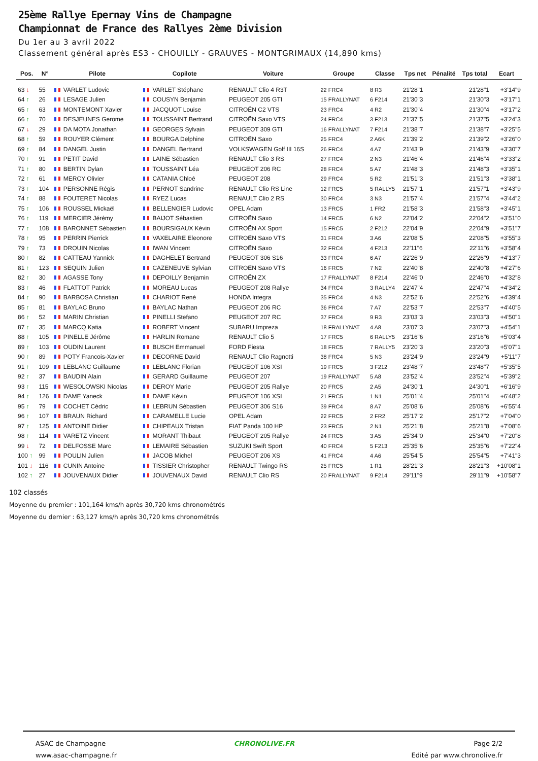25ème Rallye Epernay Vins de Champagne
Championnat de France des Rallyes 2ème Division
Du 1er au 3 avril 2022
Classement général après ES3 - CHOUILLY - GRAUVES - MONTGRIMAUX (14,890 kms)
| Pos. | N° | Pilote | Copilote | Voiture | Groupe | Classe | Tps net | Pénalité | Tps total | Ecart |
| --- | --- | --- | --- | --- | --- | --- | --- | --- | --- | --- |
| 63 ↓ | 55 | VARLET Ludovic | VARLET Stéphane | RENAULT Clio 4 R3T | 22 FRC4 | 8 R3 | 21'28"1 | | 21'28"1 | +3'14"9 |
| 64 ↑ | 26 | LESAGE Julien | COUSYN Benjamin | PEUGEOT 205 GTI | 15 FRALLYNAT | 6 F214 | 21'30"3 | | 21'30"3 | +3'17"1 |
| 65 ↑ | 63 | MONTEMONT Xavier | JACQUOT Louise | CITROËN C2 VTS | 23 FRC4 | 4 R2 | 21'30"4 | | 21'30"4 | +3'17"2 |
| 66 ↑ | 70 | DESJEUNES Gerome | TOUSSAINT Bertrand | CITROËN Saxo VTS | 24 FRC4 | 3 F213 | 21'37"5 | | 21'37"5 | +3'24"3 |
| 67 ↓ | 29 | DA MOTA Jonathan | GEORGES Sylvain | PEUGEOT 309 GTI | 16 FRALLYNAT | 7 F214 | 21'38"7 | | 21'38"7 | +3'25"5 |
| 68 ↑ | 59 | ROUYER Clément | BOURGA Delphine | CITROËN Saxo | 25 FRC4 | 2 A6K | 21'39"2 | | 21'39"2 | +3'26"0 |
| 69 ↑ | 84 | DANGEL Justin | DANGEL Bertrand | VOLKSWAGEN Golf III 16S | 26 FRC4 | 4 A7 | 21'43"9 | | 21'43"9 | +3'30"7 |
| 70 ↑ | 91 | PETIT David | LAINE Sébastien | RENAULT Clio 3 RS | 27 FRC4 | 2 N3 | 21'46"4 | | 21'46"4 | +3'33"2 |
| 71 ↑ | 80 | BERTIN Dylan | TOUSSAINT Léa | PEUGEOT 206 RC | 28 FRC4 | 5 A7 | 21'48"3 | | 21'48"3 | +3'35"1 |
| 72 ↑ | 61 | MERCY Olivier | CATANIA Chloé | PEUGEOT 208 | 29 FRC4 | 5 R2 | 21'51"3 | | 21'51"3 | +3'38"1 |
| 73 ↑ | 104 | PERSONNE Régis | PERNOT Sandrine | RENAULT Clio RS Line | 12 FRC5 | 5 RALLY5 | 21'57"1 | | 21'57"1 | +3'43"9 |
| 74 ↑ | 88 | FOUTERET Nicolas | RYEZ Lucas | RENAULT Clio 2 RS | 30 FRC4 | 3 N3 | 21'57"4 | | 21'57"4 | +3'44"2 |
| 75 ↑ | 106 | ROUSSEL Mickaël | BELLENGIER Ludovic | OPEL Adam | 13 FRC5 | 1 FR2 | 21'58"3 | | 21'58"3 | +3'45"1 |
| 76 ↑ | 119 | MERCIER Jérémy | BAIJOT Sébastien | CITROËN Saxo | 14 FRC5 | 6 N2 | 22'04"2 | | 22'04"2 | +3'51"0 |
| 77 ↑ | 108 | BARONNET Sébastien | BOURSIGAUX Kévin | CITROËN AX Sport | 15 FRC5 | 2 F212 | 22'04"9 | | 22'04"9 | +3'51"7 |
| 78 ↑ | 95 | PERRIN Pierrick | VAXELAIRE Eleonore | CITROËN Saxo VTS | 31 FRC4 | 3 A6 | 22'08"5 | | 22'08"5 | +3'55"3 |
| 79 ↑ | 73 | DROUIN Nicolas | IWAN Vincent | CITROËN Saxo | 32 FRC4 | 4 F213 | 22'11"6 | | 22'11"6 | +3'58"4 |
| 80 ↑ | 82 | CATTEAU Yannick | DAGHELET Bertrand | PEUGEOT 306 S16 | 33 FRC4 | 6 A7 | 22'26"9 | | 22'26"9 | +4'13"7 |
| 81 ↑ | 123 | SEQUIN Julien | CAZENEUVE Sylvian | CITROËN Saxo VTS | 16 FRC5 | 7 N2 | 22'40"8 | | 22'40"8 | +4'27"6 |
| 82 ↑ | 30 | AGASSE Tony | DEPOILLY Benjamin | CITROËN ZX | 17 FRALLYNAT | 8 F214 | 22'46"0 | | 22'46"0 | +4'32"8 |
| 83 ↑ | 46 | FLATTOT Patrick | MOREAU Lucas | PEUGEOT 208 Rallye | 34 FRC4 | 3 RALLY4 | 22'47"4 | | 22'47"4 | +4'34"2 |
| 84 ↑ | 90 | BARBOSA Christian | CHARIOT René | HONDA Integra | 35 FRC4 | 4 N3 | 22'52"6 | | 22'52"6 | +4'39"4 |
| 85 ↑ | 81 | BAYLAC Bruno | BAYLAC Nathan | PEUGEOT 206 RC | 36 FRC4 | 7 A7 | 22'53"7 | | 22'53"7 | +4'40"5 |
| 86 ↑ | 52 | MARIN Christian | PINELLI Stefano | PEUGEOT 207 RC | 37 FRC4 | 9 R3 | 23'03"3 | | 23'03"3 | +4'50"1 |
| 87 ↑ | 35 | MARCQ Katia | ROBERT Vincent | SUBARU Impreza | 18 FRALLYNAT | 4 A8 | 23'07"3 | | 23'07"3 | +4'54"1 |
| 88 ↑ | 105 | PINELLE Jérôme | HARLIN Romane | RENAULT Clio 5 | 17 FRC5 | 6 RALLY5 | 23'16"6 | | 23'16"6 | +5'03"4 |
| 89 ↑ | 103 | OUDIN Laurent | BUSCH Emmanuel | FORD Fiesta | 18 FRC5 | 7 RALLY5 | 23'20"3 | | 23'20"3 | +5'07"1 |
| 90 ↑ | 89 | POTY Francois-Xavier | DECORNE David | RENAULT Clio Ragnotti | 38 FRC4 | 5 N3 | 23'24"9 | | 23'24"9 | +5'11"7 |
| 91 ↑ | 109 | LEBLANC Guillaume | LEBLANC Florian | PEUGEOT 106 XSI | 19 FRC5 | 3 F212 | 23'48"7 | | 23'48"7 | +5'35"5 |
| 92 ↑ | 37 | BAUDIN Alain | GERARD Guillaume | PEUGEOT 207 | 19 FRALLYNAT | 5 A8 | 23'52"4 | | 23'52"4 | +5'39"2 |
| 93 ↑ | 115 | WESOLOWSKI Nicolas | DEROY Marie | PEUGEOT 205 Rallye | 20 FRC5 | 2 A5 | 24'30"1 | | 24'30"1 | +6'16"9 |
| 94 ↑ | 126 | DAME Yaneck | DAME Kévin | PEUGEOT 106 XSI | 21 FRC5 | 1 N1 | 25'01"4 | | 25'01"4 | +6'48"2 |
| 95 ↑ | 79 | COCHET Cédric | LEBRUN Sébastien | PEUGEOT 306 S16 | 39 FRC4 | 8 A7 | 25'08"6 | | 25'08"6 | +6'55"4 |
| 96 ↑ | 107 | BRAUN Richard | CARAMELLE Lucie | OPEL Adam | 22 FRC5 | 2 FR2 | 25'17"2 | | 25'17"2 | +7'04"0 |
| 97 ↑ | 125 | ANTOINE Didier | CHIPEAUX Tristan | FIAT Panda 100 HP | 23 FRC5 | 2 N1 | 25'21"8 | | 25'21"8 | +7'08"6 |
| 98 ↑ | 114 | VARETZ Vincent | MORANT Thibaut | PEUGEOT 205 Rallye | 24 FRC5 | 3 A5 | 25'34"0 | | 25'34"0 | +7'20"8 |
| 99 ↓ | 72 | DELFOSSE Marc | LEMAIRE Sébastien | SUZUKI Swift Sport | 40 FRC4 | 5 F213 | 25'35"6 | | 25'35"6 | +7'22"4 |
| 100 ↑ | 99 | POULIN Julien | JACOB Michel | PEUGEOT 206 XS | 41 FRC4 | 4 A6 | 25'54"5 | | 25'54"5 | +7'41"3 |
| 101 ↓ | 116 | CUNIN Antoine | TISSIER Christopher | RENAULT Twingo RS | 25 FRC5 | 1 R1 | 28'21"3 | | 28'21"3 | +10'08"1 |
| 102 ↑ | 27 | JOUVENAUX Didier | JOUVENAUX David | RENAULT Clio RS | 20 FRALLYNAT | 9 F214 | 29'11"9 | | 29'11"9 | +10'58"7 |
102 classés
Moyenne du premier : 101,164 kms/h après 30,720 kms chronométrés
Moyenne du dernier : 63,127 kms/h après 30,720 kms chronométrés
ASAC de Champagne
www.asac-champagne.fr
CHRONOLIVE.FR Page 2/2
Edité par www.chronolive.fr